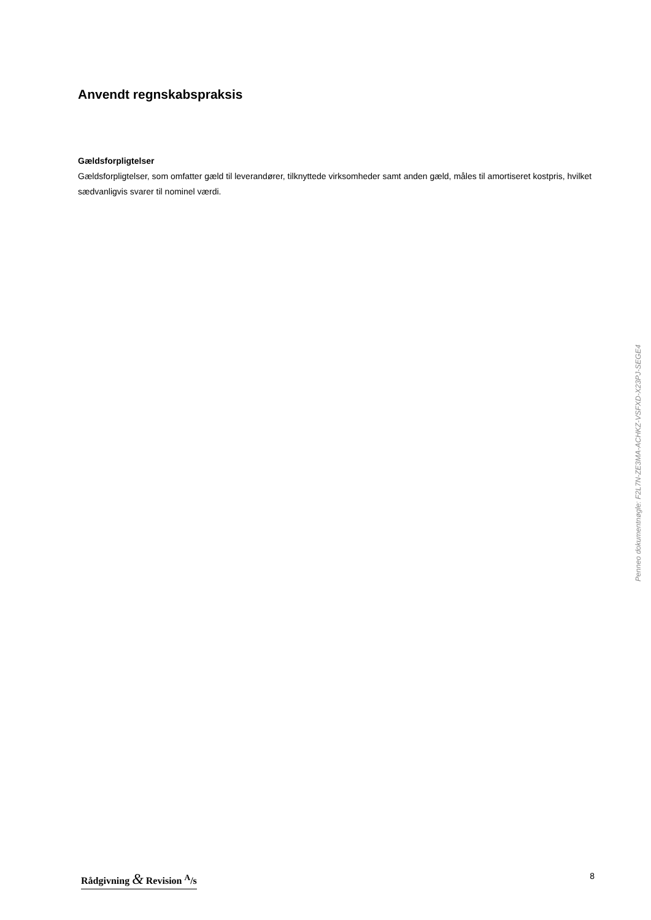Anvendt regnskabspraksis
Gældsforpligtelser
Gældsforpligtelser, som omfatter gæld til leverandører, tilknyttede virksomheder samt anden gæld, måles til amortiseret kostpris, hvilket sædvanligvis svarer til nominel værdi.
Penneo dokumentnøgle: F2L7N-ZE3MA-ACHKZ-VSFXD-X23PJ-SEGE4
Rådgivning & Revision <sup>A</sup>/s 8